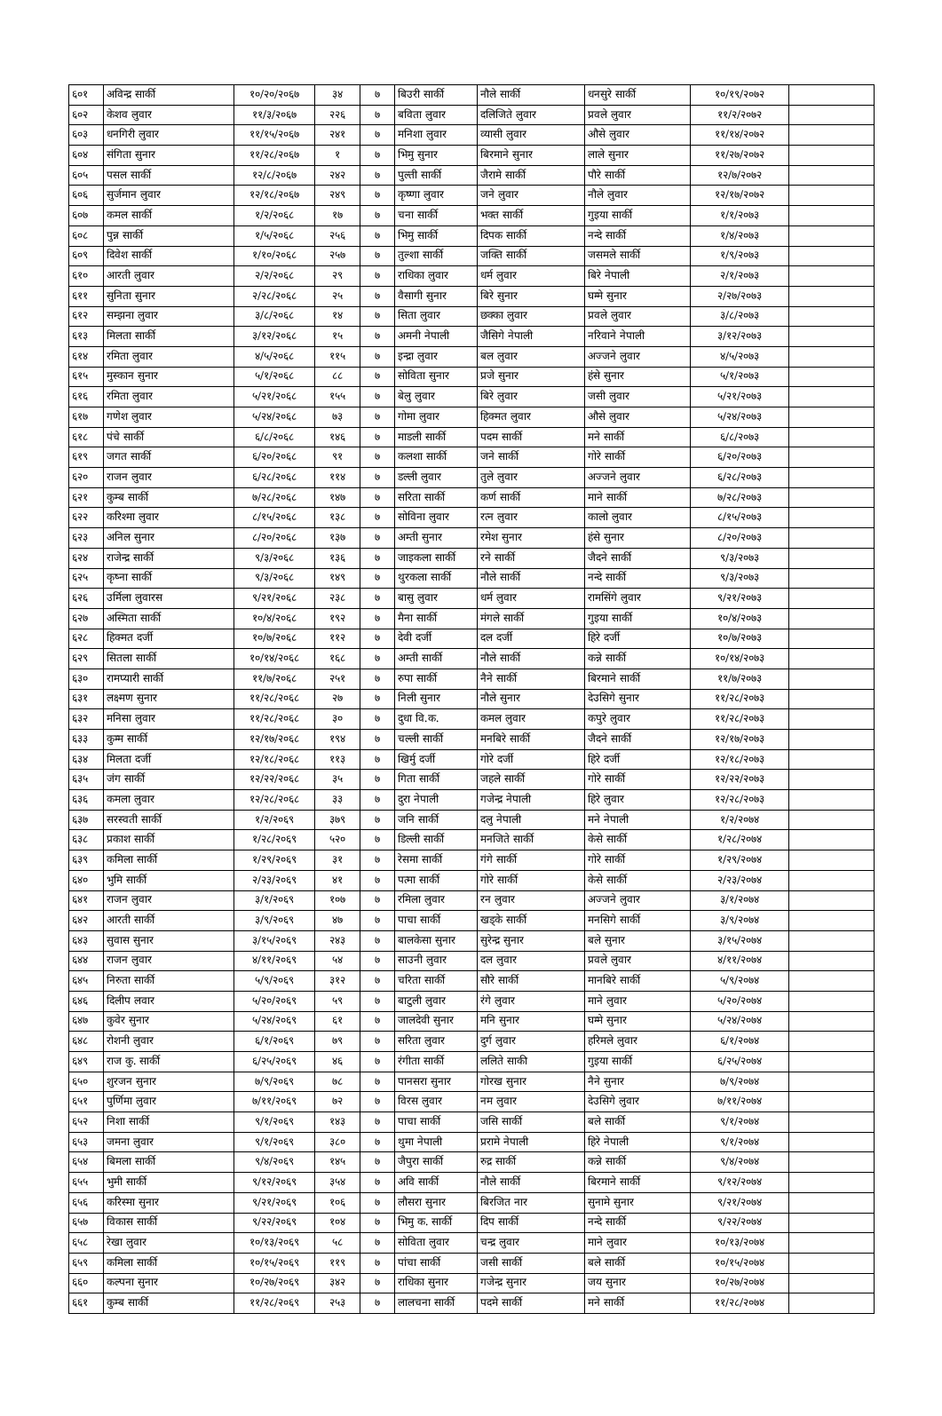| ६०१ | अविन्द्र सार्की | १०/२०/२०६७ | ३४ | ७ | बिउरी सार्की | नौले सार्की | धनसुरे सार्की | १०/१९/२०७२ | |
| ६०२ | केशव लुवार | ११/३/२०६७ | २२६ | ७ | बविता लुवार | दलिजिते लुवार | प्रवले लुवार | ११/२/२०७२ | |
| ६०३ | धनगिरी लुवार | ११/१५/२०६७ | २४१ | ७ | मनिशा लुवार | व्यासी लुवार | औसे लुवार | ११/१४/२०७२ | |
| ६०४ | संगिता सुनार | ११/२८/२०६७ | १ | ७ | भिमु सुनार | बिरमाने सुनार | लाले सुनार | ११/२७/२०७२ | |
| ६०५ | पसल सार्की | १२/८/२०६७ | २४२ | ७ | पुल्ती सार्की | जैरामे सार्की | पौरे सार्की | १२/७/२०७२ | |
| ६०६ | सुर्जमान लुवार | १२/१८/२०६७ | २४९ | ७ | कृष्णा लुवार | जने लुवार | नौले लुवार | १२/१७/२०७२ | |
| ६०७ | कमल सार्की | १/२/२०६८ | १७ | ७ | चना सार्की | भक्त सार्की | गुइया सार्की | १/१/२०७३ | |
| ६०८ | पुन्न सार्की | १/५/२०६८ | २५६ | ७ | भिमु सार्की | दिपक सार्की | नन्दे सार्की | १/४/२०७३ | |
| ६०९ | दिवेश सार्की | १/१०/२०६८ | २५७ | ७ | तुल्शा सार्की | जक्ति सार्की | जसमले सार्की | १/९/२०७३ | |
| ६१० | आरती लुवार | २/२/२०६८ | २९ | ७ | राधिका लुवार | धर्म लुवार | बिरे नेपाली | २/१/२०७३ | |
| ६११ | सुनिता सुनार | २/२८/२०६८ | २५ | ७ | वैसागी सुनार | बिरे सुनार | घम्मे सुनार | २/२७/२०७३ | |
| ६१२ | सम्झना लुवार | ३/८/२०६८ | १४ | ७ | सिता लुवार | छक्का लुवार | प्रवले लुवार | ३/८/२०७३ | |
| ६१३ | मिलता सार्की | ३/१२/२०६८ | १५ | ७ | अमनी नेपाली | जैसिगे नेपाली | नरिवाने नेपाली | ३/१२/२०७३ | |
| ६१४ | रमिता लुवार | ४/५/२०६८ | ११५ | ७ | इन्द्रा लुवार | बल लुवार | अज्जने लुवार | ४/५/२०७३ | |
| ६१५ | मुस्कान सुनार | ५/१/२०६८ | ८८ | ७ | सोविता सुनार | प्रजे सुनार | हंसे सुनार | ५/१/२०७३ | |
| ६१६ | रमिता लुवार | ५/२१/२०६८ | १५५ | ७ | बेलु लुवार | बिरे लुवार | जसी लुवार | ५/२१/२०७३ | |
| ६१७ | गणेश लुवार | ५/२४/२०६८ | ७३ | ७ | गोमा लुवार | हिक्मत लुवार | औसे लुवार | ५/२४/२०७३ | |
| ६१८ | पंचे सार्की | ६/८/२०६८ | १४६ | ७ | माडली सार्की | पदम सार्की | मने सार्की | ६/८/२०७३ | |
| ६१९ | जगत सार्की | ६/२०/२०६८ | ९१ | ७ | कलशा सार्की | जने सार्की | गोरे सार्की | ६/२०/२०७३ | |
| ६२० | राजन लुवार | ६/२८/२०६८ | ११४ | ७ | डल्ली लुवार | तुले लुवार | अज्जने लुवार | ६/२८/२०७३ | |
| ६२१ | कुम्ब सार्की | ७/२८/२०६८ | १४७ | ७ | सरिता सार्की | कर्ण सार्की | माने सार्की | ७/२८/२०७३ | |
| ६२२ | करिश्मा लुवार | ८/१५/२०६८ | १३८ | ७ | सोविना लुवार | रत्न लुवार | कालो लुवार | ८/१५/२०७३ | |
| ६२३ | अनिल सुनार | ८/२०/२०६८ | १३७ | ७ | अम्ती सुनार | रमेश सुनार | हंसे सुनार | ८/२०/२०७३ | |
| ६२४ | राजेन्द्र सार्की | ९/३/२०६८ | १३६ | ७ | जाइकला सार्की | रने सार्की | जैदने सार्की | ९/३/२०७३ | |
| ६२५ | कृष्ना सार्की | ९/३/२०६८ | १४९ | ७ | थुरकला सार्की | नौले सार्की | नन्दे सार्की | ९/३/२०७३ | |
| ६२६ | उर्मिला लुवारस | ९/२१/२०६८ | २३८ | ७ | बासु लुवार | धर्म लुवार | रामसिंगे लुवार | ९/२१/२०७३ | |
| ६२७ | अस्मिता सार्की | १०/४/२०६८ | १९२ | ७ | मैना सार्की | मंगले सार्की | गुइया सार्की | १०/४/२०७३ | |
| ६२८ | हिक्मत दर्जी | १०/७/२०६८ | ११२ | ७ | देवी दर्जी | दल दर्जी | हिरे दर्जी | १०/७/२०७३ | |
| ६२९ | सितला सार्की | १०/१४/२०६८ | १६८ | ७ | अम्ती सार्की | नौले सार्की | कन्ने सार्की | १०/१४/२०७३ | |
| ६३० | रामप्यारी सार्की | ११/७/२०६८ | २५१ | ७ | रुपा सार्की | नैने सार्की | बिरमाने सार्की | ११/७/२०७३ | |
| ६३१ | लक्ष्मण सुनार | ११/२८/२०६८ | २७ | ७ | निली सुनार | नौले सुनार | देउसिगे सुनार | ११/२८/२०७३ | |
| ६३२ | मनिसा लुवार | ११/२८/२०६८ | ३० | ७ | दुधा वि.क. | कमल लुवार | कपुरे लुवार | ११/२८/२०७३ | |
| ६३३ | कुम्म सार्की | १२/१७/२०६८ | १९४ | ७ | चल्ली सार्की | मनबिरे सार्की | जैदने सार्की | १२/१७/२०७३ | |
| ६३४ | मिलता दर्जी | १२/१८/२०६८ | ११३ | ७ | खिर्मु दर्जी | गोरे दर्जी | हिरे दर्जी | १२/१८/२०७३ | |
| ६३५ | जंग सार्की | १२/२२/२०६८ | ३५ | ७ | गिता सार्की | जहले सार्की | गोरे सार्की | १२/२२/२०७३ | |
| ६३६ | कमला लुवार | १२/२८/२०६८ | ३३ | ७ | दुरा नेपाली | गजेन्द्र नेपाली | हिरे लुवार | १२/२८/२०७३ | |
| ६३७ | सरस्वती सार्की | १/२/२०६९ | ३७९ | ७ | जनि सार्की | दलु नेपाली | मने नेपाली | १/२/२०७४ | |
| ६३८ | प्रकाश सार्की | १/२८/२०६९ | ५२० | ७ | डिल्ली सार्की | मनजिते सार्की | केसे सार्की | १/२८/२०७४ | |
| ६३९ | कमिला सार्की | १/२९/२०६९ | ३१ | ७ | रेसमा सार्की | गंगे सार्की | गोरे सार्की | १/२९/२०७४ | |
| ६४० | भुमि सार्की | २/२३/२०६९ | ४१ | ७ | पत्मा सार्की | गोरे सार्की | केसे सार्की | २/२३/२०७४ | |
| ६४१ | राजन लुवार | ३/१/२०६९ | १०७ | ७ | रमिला लुवार | रन लुवार | अज्जने लुवार | ३/१/२०७४ | |
| ६४२ | आरती सार्की | ३/९/२०६९ | ४७ | ७ | पाचा सार्की | खड्के सार्की | मनसिगे सार्की | ३/९/२०७४ | |
| ६४३ | सुवास सुनार | ३/१५/२०६९ | २४३ | ७ | बालकेसा सुनार | सुरेन्द्र सुनार | बले सुनार | ३/१५/२०७४ | |
| ६४४ | राजन लुवार | ४/११/२०६९ | ५४ | ७ | साउनी लुवार | दल लुवार | प्रवले लुवार | ४/११/२०७४ | |
| ६४५ | निरुता सार्की | ५/९/२०६९ | ३१२ | ७ | चरिता सार्की | सौरे सार्की | मानबिरे सार्की | ५/९/२०७४ | |
| ६४६ | दिलीप लवार | ५/२०/२०६९ | ५९ | ७ | बाटुली लुवार | रंगे लुवार | माने लुवार | ५/२०/२०७४ | |
| ६४७ | कुवेर सुनार | ५/२४/२०६९ | ६१ | ७ | जालदेवी सुनार | मनि सुनार | घम्मे सुनार | ५/२४/२०७४ | |
| ६४८ | रोशनी लुवार | ६/१/२०६९ | ७९ | ७ | सरिता लुवार | दुर्ग लुवार | हरिमले लुवार | ६/१/२०७४ | |
| ६४९ | राज कु. सार्की | ६/२५/२०६९ | ४६ | ७ | रंगीता सार्की | ललिते साकी | गुइया सार्की | ६/२५/२०७४ | |
| ६५० | शुरजन सुनार | ७/९/२०६९ | ७८ | ७ | पानसरा सुनार | गोरख सुनार | नैने सुनार | ७/९/२०७४ | |
| ६५१ | पुर्णिमा लुवार | ७/११/२०६९ | ७२ | ७ | विरस लुवार | नम लुवार | देउसिगे लुवार | ७/११/२०७४ | |
| ६५२ | निशा सार्की | ९/१/२०६९ | १४३ | ७ | पाचा सार्की | जसि सार्की | बले सार्की | ९/१/२०७४ | |
| ६५३ | जमना लुवार | ९/१/२०६९ | ३८० | ७ | थुमा नेपाली | प्ररामे नेपाली | हिरे नेपाली | ९/१/२०७४ | |
| ६५४ | बिमला सार्की | ९/४/२०६९ | १४५ | ७ | जैपुरा सार्की | रुद्र सार्की | कन्ने सार्की | ९/४/२०७४ | |
| ६५५ | भुमी सार्की | ९/१२/२०६९ | ३५४ | ७ | अवि सार्की | नौले सार्की | बिरमाने सार्की | ९/१२/२०७४ | |
| ६५६ | करिस्मा सुनार | ९/२१/२०६९ | १०६ | ७ | लौसरा सुनार | बिरजित नार | सुनामे सुनार | ९/२१/२०७४ | |
| ६५७ | विकास सार्की | ९/२२/२०६९ | १०४ | ७ | भिमु क. सार्की | दिप सार्की | नन्दे सार्की | ९/२२/२०७४ | |
| ६५८ | रेखा लुवार | १०/१३/२०६९ | ५८ | ७ | सोविता लुवार | चन्द्र लुवार | माने लुवार | १०/१३/२०७४ | |
| ६५९ | कमिला सार्की | १०/१५/२०६९ | ११९ | ७ | पांचा सार्की | जसी सार्की | बले सार्की | १०/१५/२०७४ | |
| ६६० | कल्पना सुनार | १०/२७/२०६९ | ३४२ | ७ | राधिका सुनार | गजेन्द्र सुनार | जय सुनार | १०/२७/२०७४ | |
| ६६१ | कुम्ब सार्की | ११/२८/२०६९ | २५३ | ७ | लालचना सार्की | पदमे सार्की | मने सार्की | ११/२८/२०७४ | |